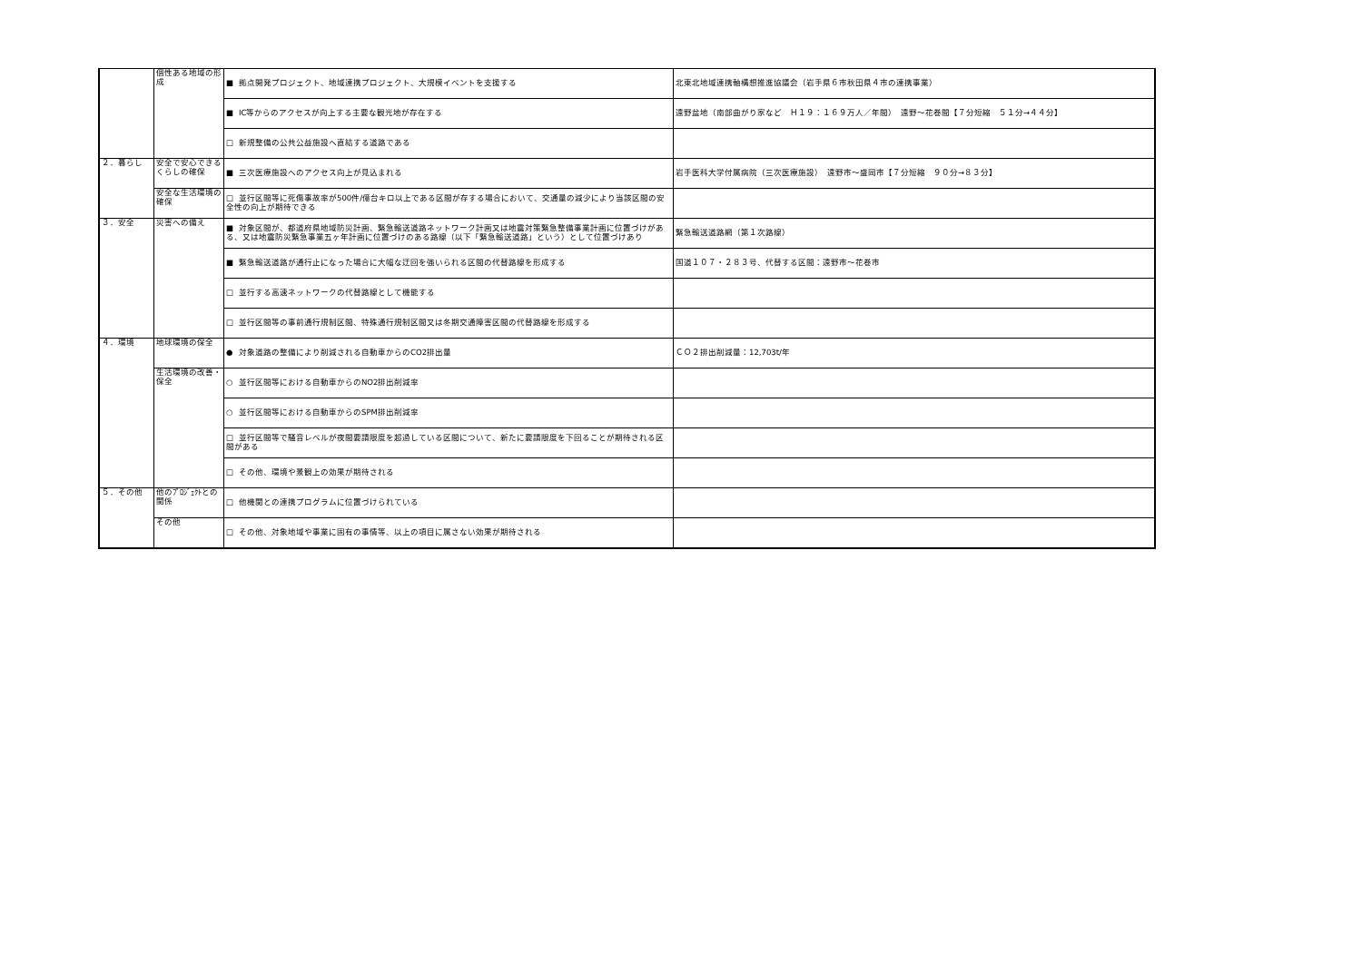| | 個性ある地域の形成 | ■ 拠点開発プロジェクト、地域連携プロジェクト、大規模イベントを支援する | 北東北地域連携軸構想推進協議会（岩手県６市秋田県４市の連携事業） |
| | | ■ IC等からのアクセスが向上する主要な観光地が存在する | 遠野盆地（南部曲がり家など Ｈ１９：１６９万人／年間） 遠野～花巻間【７分短縮 ５１分→４４分】 |
| | | □ 新規整備の公共公益施設へ直結する道路である | |
| ２．暮らし | 安全で安心できるくらしの確保 | ■ 三次医療施設へのアクセス向上が見込まれる | 岩手医科大学付属病院（三次医療施設） 遠野市～盛岡市【７分短縮 ９０分→８３分】 |
| | 安全な生活環境の確保 | □ 並行区間等に死傷事故率が500件/億台キロ以上である区間が存する場合において、交通量の減少により当該区間の安全性の向上が期待できる | |
| ３．安全 | 災害への備え | ■ 対象区間が、都道府県地域防災計画、緊急輸送道路ネットワーク計画又は地震対策緊急整備事業計画に位置づけがある、又は地震防災緊急事業五ヶ年計画に位置づけのある路線（以下「緊急輸送道路」という）として位置づけあり | 緊急輸送道路網（第１次路線） |
| | | ■ 緊急輸送道路が通行止になった場合に大幅な迂回を強いられる区間の代替路線を形成する | 国道１０７・２８３号、代替する区間：遠野市～花巻市 |
| | | □ 並行する高速ネットワークの代替路線として機能する | |
| | | □ 並行区間等の事前通行規制区間、特殊通行規制区間又は冬期交通障害区間の代替路線を形成する | |
| ４．環境 | 地球環境の保全 | ● 対象道路の整備により削減される自動車からのCO2排出量 | ＣＯ２排出削減量：12,703t/年 |
| | 生活環境の改善・保全 | ○ 並行区間等における自動車からのNO2排出削減率 | |
| | | ○ 並行区間等における自動車からのSPM排出削減率 | |
| | | □ 並行区間等で騒音レベルが夜間要請限度を超過している区間について、新たに要請限度を下回ることが期待される区間がある | |
| | | □ その他、環境や景観上の効果が期待される | |
| ５．その他 | 他のﾌﾟﾛｼﾞｪｸﾄとの関係 | □ 他機関との連携プログラムに位置づけられている | |
| | その他 | □ その他、対象地域や事業に固有の事情等、以上の項目に属さない効果が期待される | |